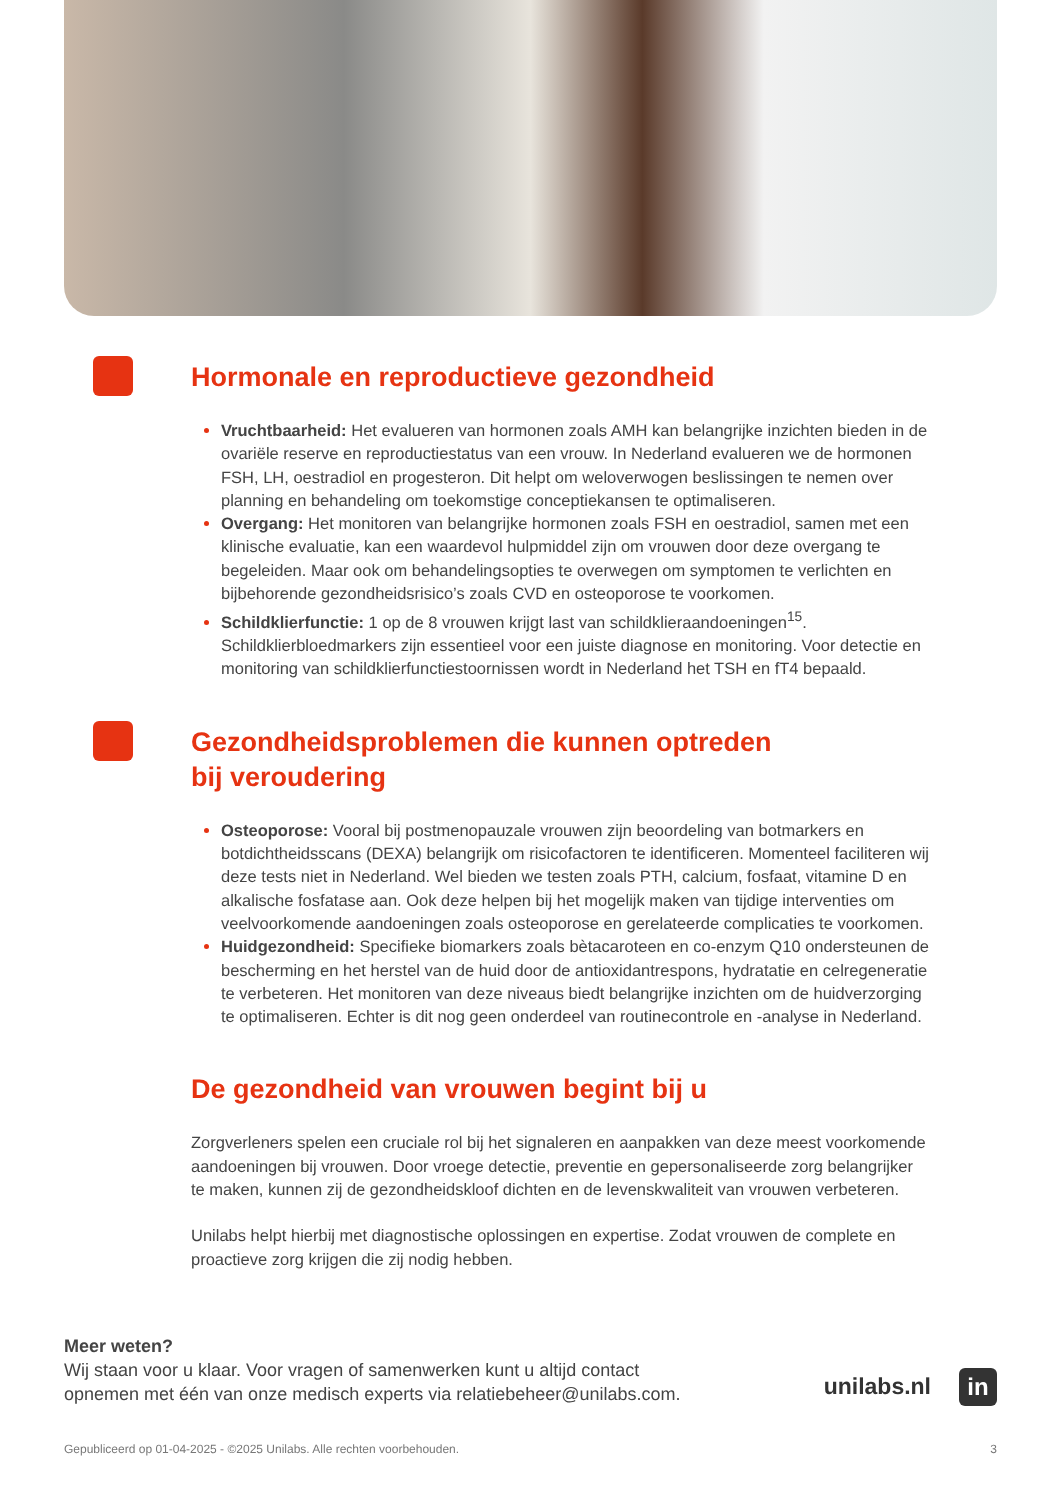Hormonale en reproductieve gezondheid
Vruchtbaarheid: Het evalueren van hormonen zoals AMH kan belangrijke inzichten bieden in de ovariële reserve en reproductiestatus van een vrouw. In Nederland evalueren we de hormonen FSH, LH, oestradiol en progesteron. Dit helpt om weloverwogen beslissingen te nemen over planning en behandeling om toekomstige conceptiekansen te optimaliseren.
Overgang: Het monitoren van belangrijke hormonen zoals FSH en oestradiol, samen met een klinische evaluatie, kan een waardevol hulpmiddel zijn om vrouwen door deze overgang te begeleiden. Maar ook om behandelingsopties te overwegen om symptomen te verlichten en bijbehorende gezondheidsrisico’s zoals CVD en osteoporose te voorkomen.
Schildklierfunctie: 1 op de 8 vrouwen krijgt last van schildklieraandoeningen<sup>15</sup>. Schildklierbloedmarkers zijn essentieel voor een juiste diagnose en monitoring. Voor detectie en monitoring van schildklierfunctiestoornissen wordt in Nederland het TSH en fT4 bepaald.
Gezondheidsproblemen die kunnen optreden
bij veroudering
Osteoporose: Vooral bij postmenopauzale vrouwen zijn beoordeling van botmarkers en botdichtheidsscans (DEXA) belangrijk om risicofactoren te identificeren. Momenteel faciliteren wij deze tests niet in Nederland. Wel bieden we testen zoals PTH, calcium, fosfaat, vitamine D en alkalische fosfatase aan. Ook deze helpen bij het mogelijk maken van tijdige interventies om veelvoorkomende aandoeningen zoals osteoporose en gerelateerde complicaties te voorkomen.
Huidgezondheid: Specifieke biomarkers zoals bètacaroteen en co-enzym Q10 ondersteunen de bescherming en het herstel van de huid door de antioxidantrespons, hydratatie en celregeneratie te verbeteren. Het monitoren van deze niveaus biedt belangrijke inzichten om de huidverzorging te optimaliseren. Echter is dit nog geen onderdeel van routinecontrole en -analyse in Nederland.
De gezondheid van vrouwen begint bij u
Zorgverleners spelen een cruciale rol bij het signaleren en aanpakken van deze meest voorkomende aandoeningen bij vrouwen. Door vroege detectie, preventie en gepersonaliseerde zorg belangrijker te maken, kunnen zij de gezondheidskloof dichten en de levenskwaliteit van vrouwen verbeteren.
Unilabs helpt hierbij met diagnostische oplossingen en expertise. Zodat vrouwen de complete en proactieve zorg krijgen die zij nodig hebben.
Meer weten?
Wij staan voor u klaar. Voor vragen of samenwerken kunt u altijd contact
opnemen met één van onze medisch experts via relatiebeheer@unilabs.com.
unilabs.nl in
Gepubliceerd op 01-04-2025 - ©2025 Unilabs. Alle rechten voorbehouden. 3